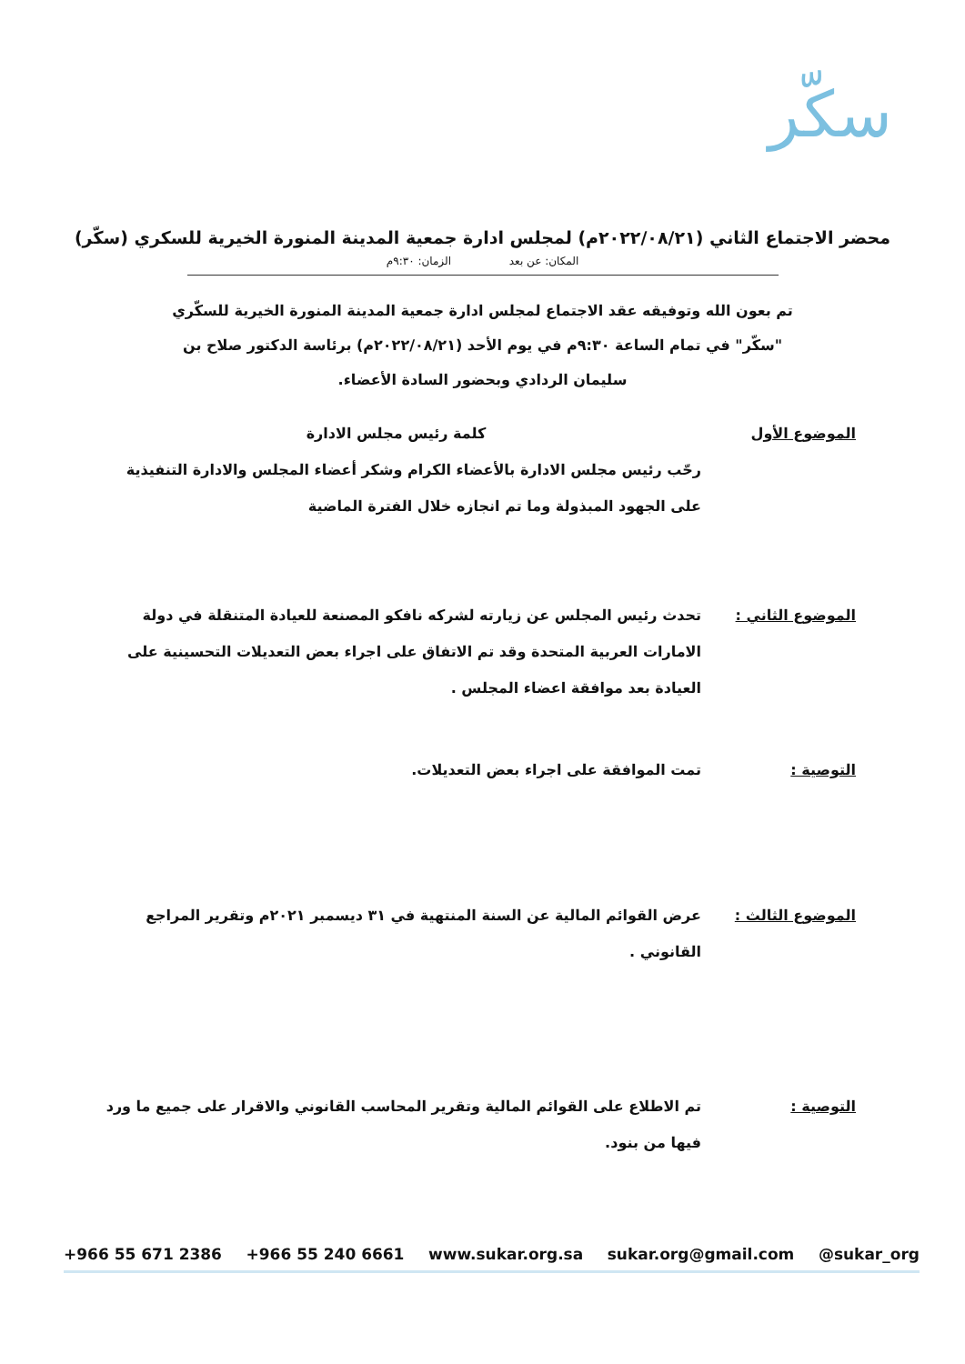سكّر
محضر الاجتماع الثاني (٢٠٢٢/٠٨/٢١م) لمجلس ادارة جمعية المدينة المنورة الخيرية للسكري (سكّر)
المكان: عن بعد الزمان: ٩:٣٠م
تم بعون الله وتوفيقه عقد الاجتماع لمجلس ادارة جمعية المدينة المنورة الخيرية للسكّري "سكّر" في تمام الساعة ٩:٣٠م في يوم الأحد (٢٠٢٢/٠٨/٢١م) برئاسة الدكتور صلاح بن سليمان الردادي وبحضور السادة الأعضاء.
الموضوع الأول كلمة رئيس مجلس الادارة
رحّب رئيس مجلس الادارة بالأعضاء الكرام وشكر أعضاء المجلس والادارة التنفيذية على الجهود المبذولة وما تم انجازه خلال الفترة الماضية
الموضوع الثاني : تحدث رئيس المجلس عن زيارته لشركه نافكو المصنعة للعيادة المتنقلة في دولة الامارات العربية المتحدة وقد تم الاتفاق على اجراء بعض التعديلات التحسينية على العيادة بعد موافقة اعضاء المجلس .
التوصية : تمت الموافقة على اجراء بعض التعديلات.
الموضوع الثالث : عرض القوائم المالية عن السنة المنتهية في ٣١ ديسمبر ٢٠٢١م وتقرير المراجع القانوني .
التوصية : تم الاطلاع على القوائم المالية وتقرير المحاسب القانوني والاقرار على جميع ما ورد فيها من بنود.
+966 55 671 2386 +966 55 240 6661 www.sukar.org.sa sukar.org@gmail.com @sukar_org